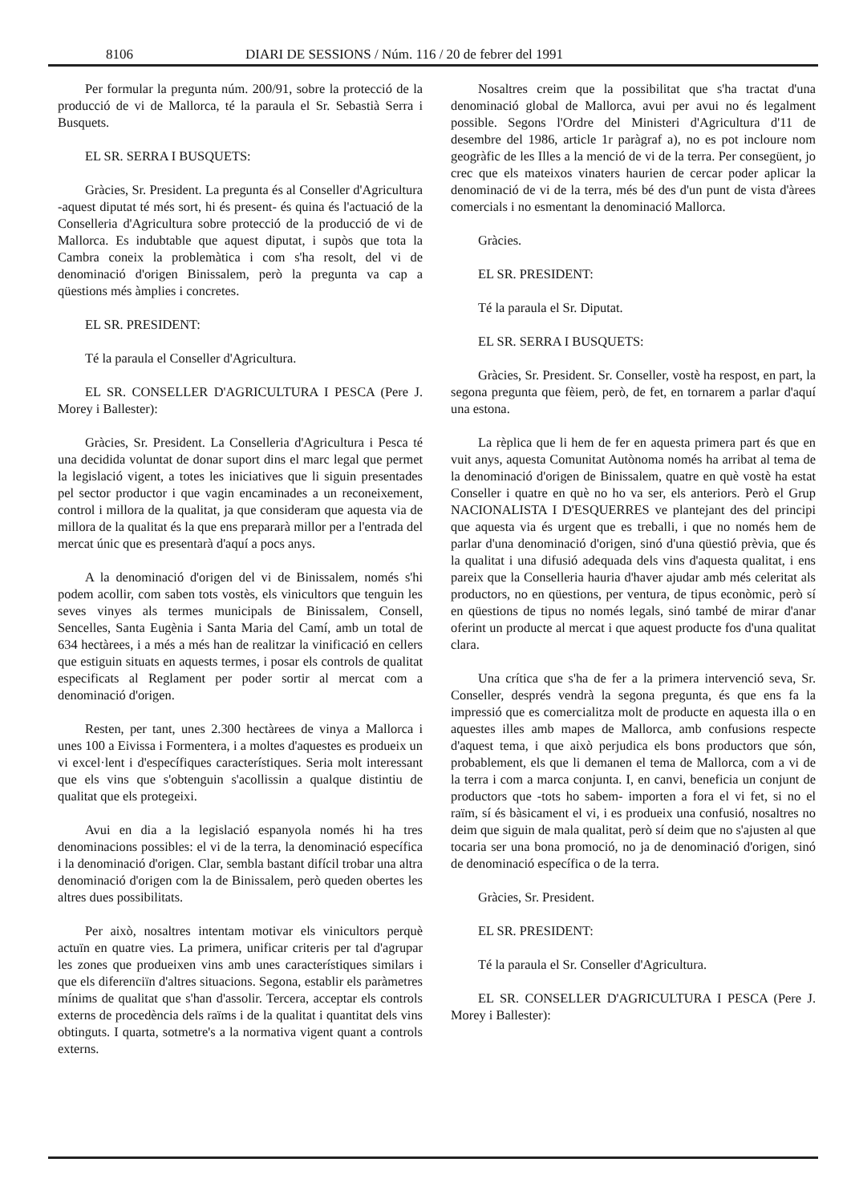8106 DIARI DE SESSIONS / Núm. 116 / 20 de febrer del 1991
Per formular la pregunta núm. 200/91, sobre la protecció de la producció de vi de Mallorca, té la paraula el Sr. Sebastià Serra i Busquets.
EL SR. SERRA I BUSQUETS:
Gràcies, Sr. President. La pregunta és al Conseller d'Agricultura -aquest diputat té més sort, hi és present- és quina és l'actuació de la Conselleria d'Agricultura sobre protecció de la producció de vi de Mallorca. Es indubtable que aquest diputat, i supòs que tota la Cambra coneix la problemàtica i com s'ha resolt, del vi de denominació d'origen Binissalem, però la pregunta va cap a qüestions més àmplies i concretes.
EL SR. PRESIDENT:
Té la paraula el Conseller d'Agricultura.
EL SR. CONSELLER D'AGRICULTURA I PESCA (Pere J. Morey i Ballester):
Gràcies, Sr. President. La Conselleria d'Agricultura i Pesca té una decidida voluntat de donar suport dins el marc legal que permet la legislació vigent, a totes les iniciatives que li siguin presentades pel sector productor i que vagin encaminades a un reconeixement, control i millora de la qualitat, ja que consideram que aquesta via de millora de la qualitat és la que ens prepararà millor per a l'entrada del mercat únic que es presentarà d'aquí a pocs anys.
A la denominació d'origen del vi de Binissalem, només s'hi podem acollir, com saben tots vostès, els vinicultors que tenguin les seves vinyes als termes municipals de Binissalem, Consell, Sencelles, Santa Eugènia i Santa Maria del Camí, amb un total de 634 hectàrees, i a més a més han de realitzar la vinificació en cellers que estiguin situats en aquests termes, i posar els controls de qualitat especificats al Reglament per poder sortir al mercat com a denominació d'origen.
Resten, per tant, unes 2.300 hectàrees de vinya a Mallorca i unes 100 a Eivissa i Formentera, i a moltes d'aquestes es produeix un vi excel·lent i d'específiques característiques. Seria molt interessant que els vins que s'obtenguin s'acollissin a qualque distintiu de qualitat que els protegeixi.
Avui en dia a la legislació espanyola només hi ha tres denominacions possibles: el vi de la terra, la denominació específica i la denominació d'origen. Clar, sembla bastant difícil trobar una altra denominació d'origen com la de Binissalem, però queden obertes les altres dues possibilitats.
Per això, nosaltres intentam motivar els vinicultors perquè actuïn en quatre vies. La primera, unificar criteris per tal d'agrupar les zones que produeixen vins amb unes característiques similars i que els diferenciïn d'altres situacions. Segona, establir els paràmetres mínims de qualitat que s'han d'assolir. Tercera, acceptar els controls externs de procedència dels raïms i de la qualitat i quantitat dels vins obtinguts. I quarta, sotmetre's a la normativa vigent quant a controls externs.
Nosaltres creim que la possibilitat que s'ha tractat d'una denominació global de Mallorca, avui per avui no és legalment possible. Segons l'Ordre del Ministeri d'Agricultura d'11 de desembre del 1986, article 1r paràgraf a), no es pot incloure nom geogràfic de les Illes a la menció de vi de la terra. Per consegüent, jo crec que els mateixos vinaters haurien de cercar poder aplicar la denominació de vi de la terra, més bé des d'un punt de vista d'àrees comercials i no esmentant la denominació Mallorca.
Gràcies.
EL SR. PRESIDENT:
Té la paraula el Sr. Diputat.
EL SR. SERRA I BUSQUETS:
Gràcies, Sr. President. Sr. Conseller, vostè ha respost, en part, la segona pregunta que fèiem, però, de fet, en tornarem a parlar d'aquí una estona.
La rèplica que li hem de fer en aquesta primera part és que en vuit anys, aquesta Comunitat Autònoma només ha arribat al tema de la denominació d'origen de Binissalem, quatre en què vostè ha estat Conseller i quatre en què no ho va ser, els anteriors. Però el Grup NACIONALISTA I D'ESQUERRES ve plantejant des del principi que aquesta via és urgent que es treballi, i que no només hem de parlar d'una denominació d'origen, sinó d'una qüestió prèvia, que és la qualitat i una difusió adequada dels vins d'aquesta qualitat, i ens pareix que la Conselleria hauria d'haver ajudar amb més celeritat als productors, no en qüestions, per ventura, de tipus econòmic, però sí en qüestions de tipus no només legals, sinó també de mirar d'anar oferint un producte al mercat i que aquest producte fos d'una qualitat clara.
Una crítica que s'ha de fer a la primera intervenció seva, Sr. Conseller, després vendrà la segona pregunta, és que ens fa la impressió que es comercialitza molt de producte en aquesta illa o en aquestes illes amb mapes de Mallorca, amb confusions respecte d'aquest tema, i que això perjudica els bons productors que són, probablement, els que li demanen el tema de Mallorca, com a vi de la terra i com a marca conjunta. I, en canvi, beneficia un conjunt de productors que -tots ho sabem- importen a fora el vi fet, si no el raïm, sí és bàsicament el vi, i es produeix una confusió, nosaltres no deim que siguin de mala qualitat, però sí deim que no s'ajusten al que tocaria ser una bona promoció, no ja de denominació d'origen, sinó de denominació específica o de la terra.
Gràcies, Sr. President.
EL SR. PRESIDENT:
Té la paraula el Sr. Conseller d'Agricultura.
EL SR. CONSELLER D'AGRICULTURA I PESCA (Pere J. Morey i Ballester):